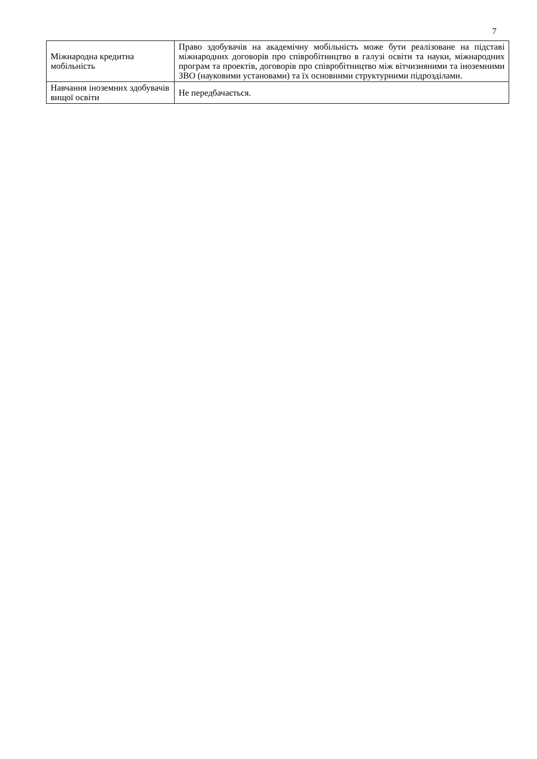7
| Міжнародна кредитна мобільність | Право здобувачів на академічну мобільність може бути реалізоване на підставі міжнародних договорів про співробітництво в галузі освіти та науки, міжнародних програм та проектів, договорів про співробітництво між вітчизняними та іноземними ЗВО (науковими установами) та їх основними структурними підрозділами. |
| Навчання іноземних здобувачів вищої освіти | Не передбачається. |